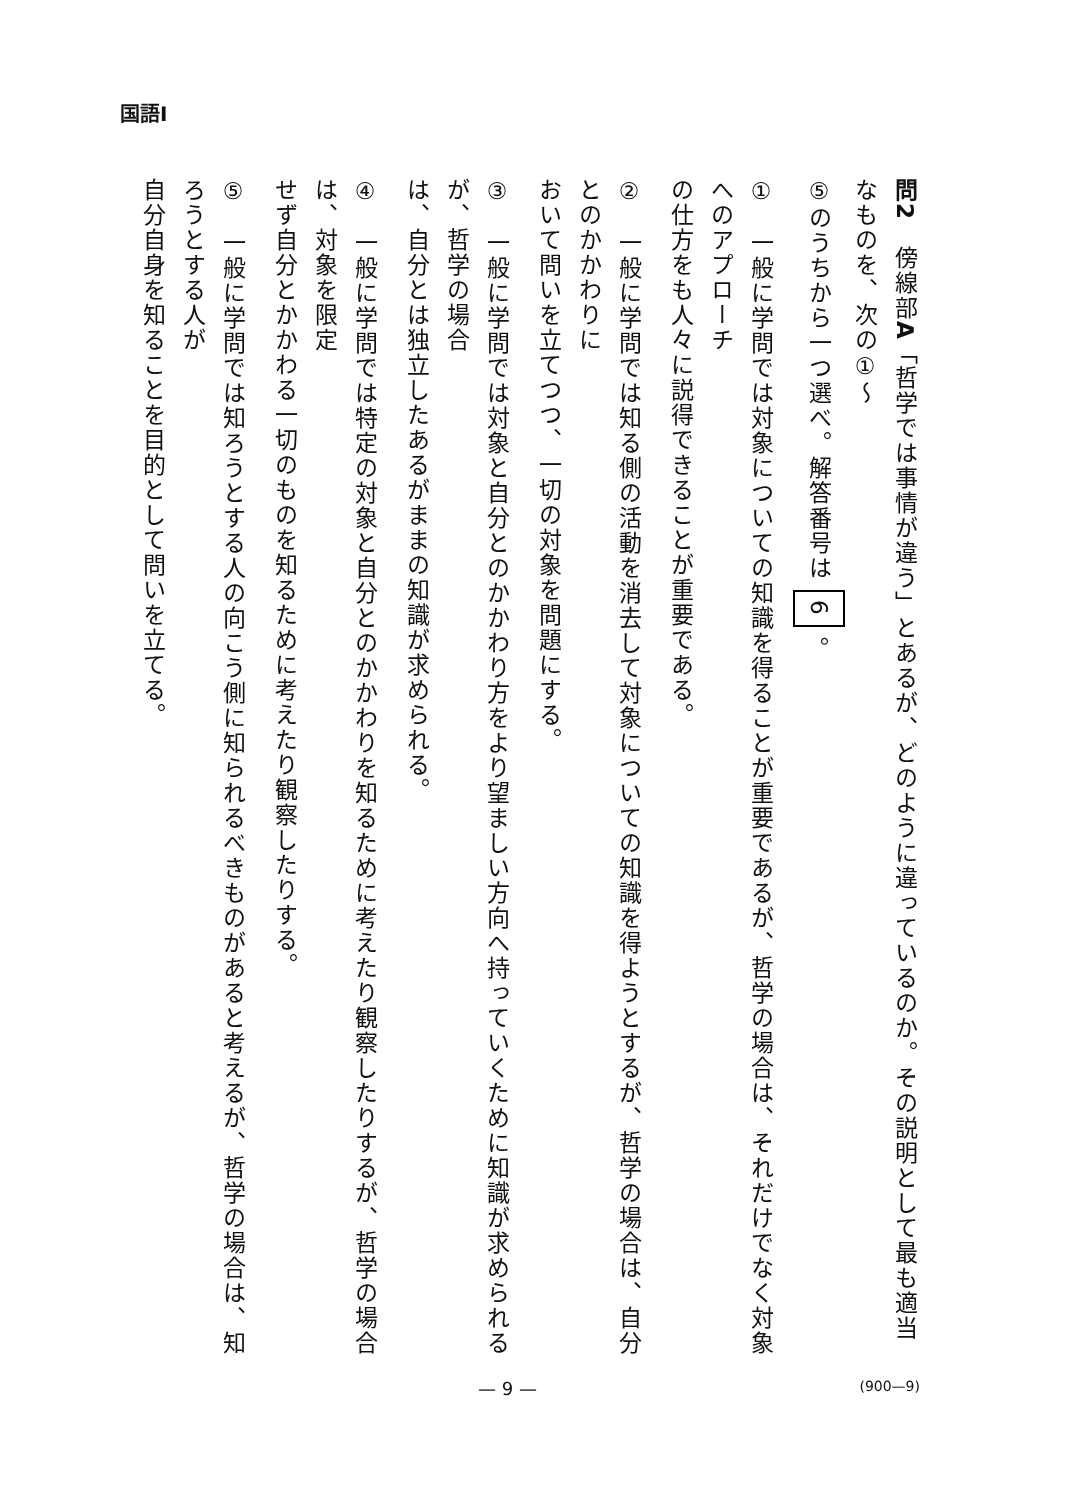国語Ⅰ
問2　傍線部A「哲学では事情が違う」とあるが、どのように違っているのか。その説明として最も適当なものを、次の①～
⑤のうちから一つ選べ。解答番号は 6 。
①　一般に学問では対象についての知識を得ることが重要であるが、哲学の場合は、それだけでなく対象へのアプローチ
の仕方をも人々に説得できることが重要である。
②　一般に学問では知る側の活動を消去して対象についての知識を得ようとするが、哲学の場合は、自分とのかかわりに
おいて問いを立てつつ、一切の対象を問題にする。
③　一般に学問では対象と自分とのかかわり方をより望ましい方向へ持っていくために知識が求められるが、哲学の場合
は、自分とは独立したあるがままの知識が求められる。
④　一般に学問では特定の対象と自分とのかかわりを知るために考えたり観察したりするが、哲学の場合は、対象を限定
せず自分とかかわる一切のものを知るために考えたり観察したりする。
⑤　一般に学問では知ろうとする人の向こう側に知られるべきものがあると考えるが、哲学の場合は、知ろうとする人が
自分自身を知ることを目的として問いを立てる。
— 9 — (900—9)